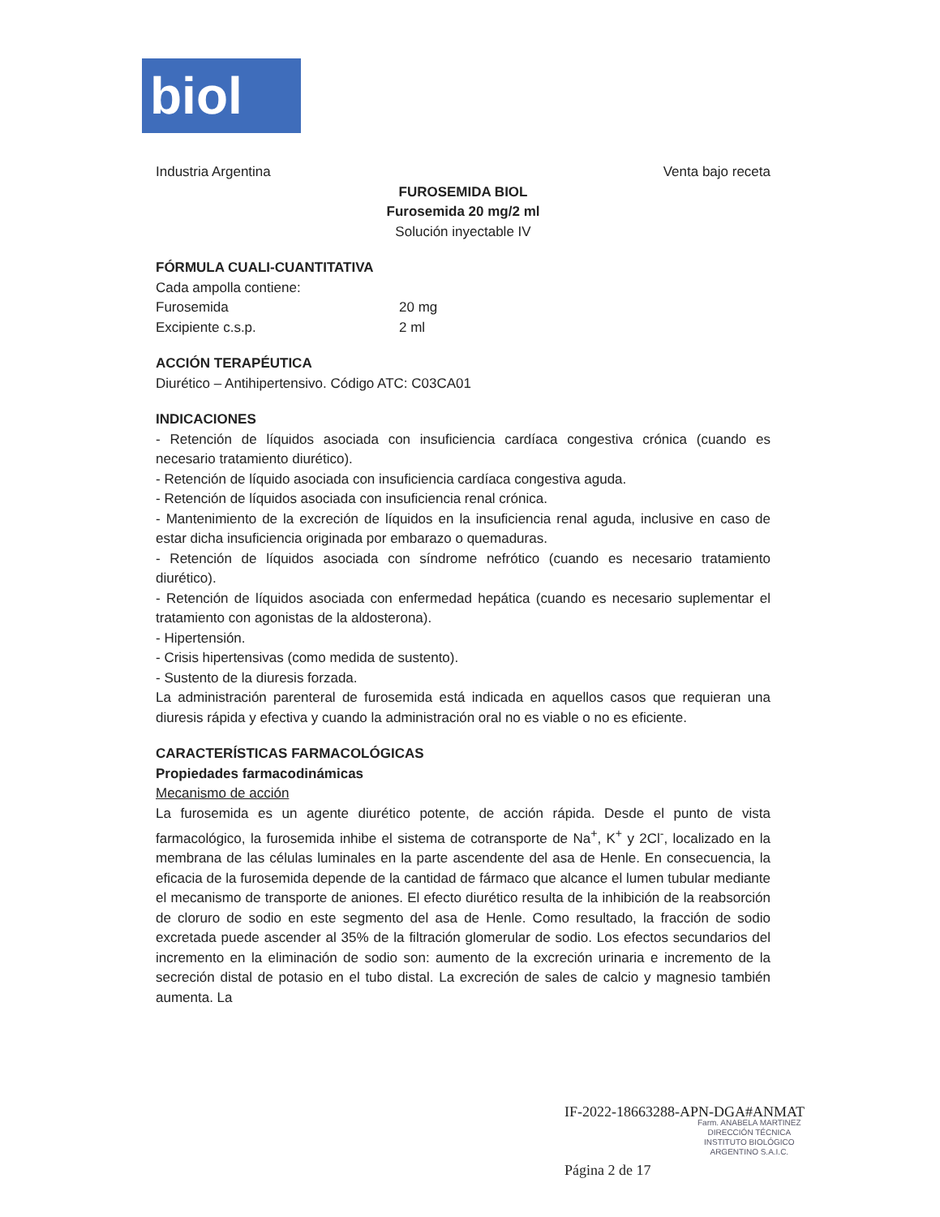biol
Industria Argentina Venta bajo receta
FUROSEMIDA BIOL
Furosemida 20 mg/2 ml
Solución inyectable IV
FÓRMULA CUALI-CUANTITATIVA
Cada ampolla contiene:
Furosemida 20 mg
Excipiente c.s.p. 2 ml
ACCIÓN TERAPÉUTICA
Diurético – Antihipertensivo. Código ATC: C03CA01
INDICACIONES
- Retención de líquidos asociada con insuficiencia cardíaca congestiva crónica (cuando es necesario tratamiento diurético).
- Retención de líquido asociada con insuficiencia cardíaca congestiva aguda.
- Retención de líquidos asociada con insuficiencia renal crónica.
- Mantenimiento de la excreción de líquidos en la insuficiencia renal aguda, inclusive en caso de estar dicha insuficiencia originada por embarazo o quemaduras.
- Retención de líquidos asociada con síndrome nefrótico (cuando es necesario tratamiento diurético).
- Retención de líquidos asociada con enfermedad hepática (cuando es necesario suplementar el tratamiento con agonistas de la aldosterona).
- Hipertensión.
- Crisis hipertensivas (como medida de sustento).
- Sustento de la diuresis forzada.
La administración parenteral de furosemida está indicada en aquellos casos que requieran una diuresis rápida y efectiva y cuando la administración oral no es viable o no es eficiente.
CARACTERÍSTICAS FARMACOLÓGICAS
Propiedades farmacodinámicas
Mecanismo de acción
La furosemida es un agente diurético potente, de acción rápida. Desde el punto de vista farmacológico, la furosemida inhibe el sistema de cotransporte de Na<sup>+</sup>, K<sup>+</sup> y 2Cl<sup>-</sup>, localizado en la membrana de las células luminales en la parte ascendente del asa de Henle. En consecuencia, la eficacia de la furosemida depende de la cantidad de fármaco que alcance el lumen tubular mediante el mecanismo de transporte de aniones. El efecto diurético resulta de la inhibición de la reabsorción de cloruro de sodio en este segmento del asa de Henle. Como resultado, la fracción de sodio excretada puede ascender al 35% de la filtración glomerular de sodio. Los efectos secundarios del incremento en la eliminación de sodio son: aumento de la excreción urinaria e incremento de la secreción distal de potasio en el tubo distal. La excreción de sales de calcio y magnesio también aumenta. La
IF-2022-18663288-APN-DGA#ANMAT
Farm. ANABELA MARTINEZ
DIRECCIÓN TÉCNICA
INSTITUTO BIOLÓGICO
ARGENTINO S.A.I.C.
Página 2 de 17